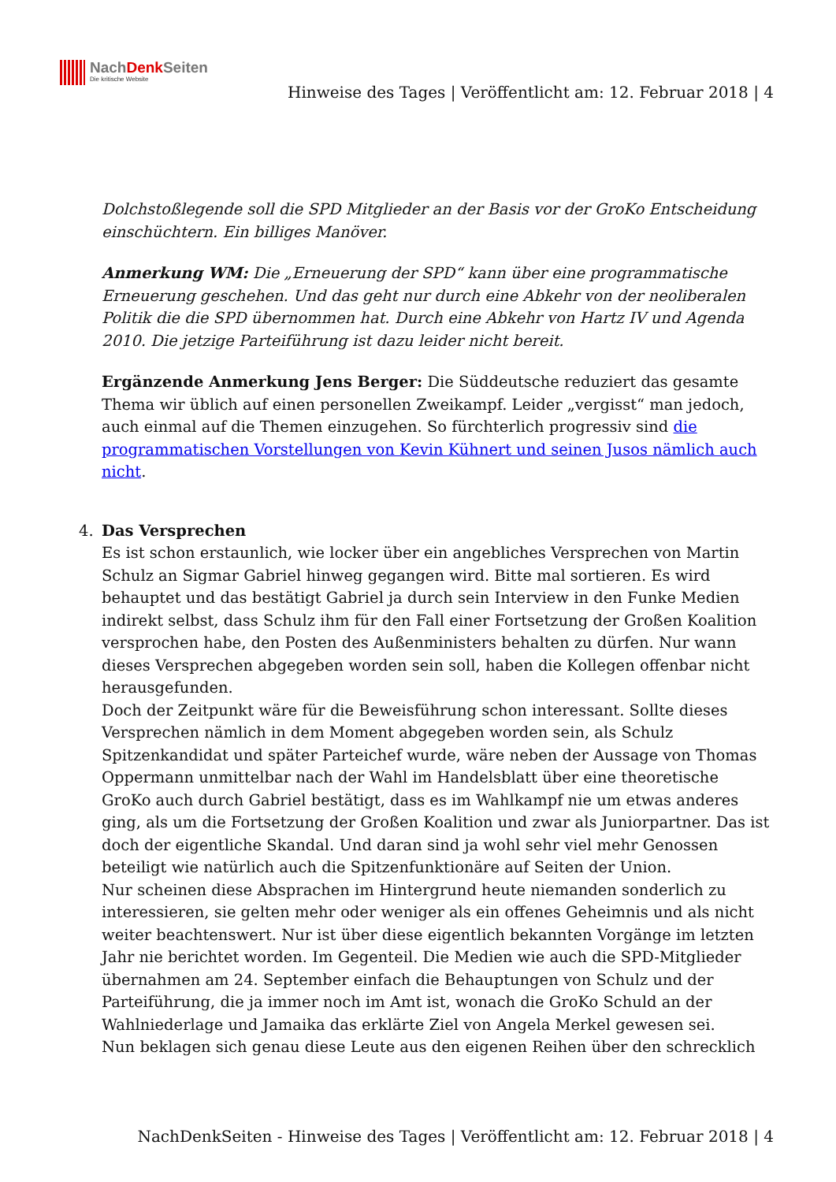NachDenk Seiten
Die kritische Website
Hinweise des Tages | Veröffentlicht am: 12. Februar 2018 | 4
Dolchstoßlegende soll die SPD Mitglieder an der Basis vor der GroKo Entscheidung einschüchtern. Ein billiges Manöver.
Anmerkung WM: Die „Erneuerung der SPD“ kann über eine programmatische Erneuerung geschehen. Und das geht nur durch eine Abkehr von der neoliberalen Politik die die SPD übernommen hat. Durch eine Abkehr von Hartz IV und Agenda 2010. Die jetzige Parteiführung ist dazu leider nicht bereit.
Ergänzende Anmerkung Jens Berger: Die Süddeutsche reduziert das gesamte Thema wir üblich auf einen personellen Zweikampf. Leider „vergisst“ man jedoch, auch einmal auf die Themen einzugehen. So fürchterlich progressiv sind die programmatischen Vorstellungen von Kevin Kühnert und seinen Jusos nämlich auch nicht.
4. Das Versprechen
Es ist schon erstaunlich, wie locker über ein angebliches Versprechen von Martin Schulz an Sigmar Gabriel hinweg gegangen wird. Bitte mal sortieren. Es wird behauptet und das bestätigt Gabriel ja durch sein Interview in den Funke Medien indirekt selbst, dass Schulz ihm für den Fall einer Fortsetzung der Großen Koalition versprochen habe, den Posten des Außenministers behalten zu dürfen. Nur wann dieses Versprechen abgegeben worden sein soll, haben die Kollegen offenbar nicht herausgefunden.
Doch der Zeitpunkt wäre für die Beweisführung schon interessant. Sollte dieses Versprechen nämlich in dem Moment abgegeben worden sein, als Schulz Spitzenkandidat und später Parteichef wurde, wäre neben der Aussage von Thomas Oppermann unmittelbar nach der Wahl im Handelsblatt über eine theoretische GroKo auch durch Gabriel bestätigt, dass es im Wahlkampf nie um etwas anderes ging, als um die Fortsetzung der Großen Koalition und zwar als Juniorpartner. Das ist doch der eigentliche Skandal. Und daran sind ja wohl sehr viel mehr Genossen beteiligt wie natürlich auch die Spitzenfunktionäre auf Seiten der Union.
Nur scheinen diese Absprachen im Hintergrund heute niemanden sonderlich zu interessieren, sie gelten mehr oder weniger als ein offenes Geheimnis und als nicht weiter beachtenswert. Nur ist über diese eigentlich bekannten Vorgänge im letzten Jahr nie berichtet worden. Im Gegenteil. Die Medien wie auch die SPD-Mitglieder übernahmen am 24. September einfach die Behauptungen von Schulz und der Parteiführung, die ja immer noch im Amt ist, wonach die GroKo Schuld an der Wahlniederlage und Jamaika das erklärte Ziel von Angela Merkel gewesen sei.
Nun beklagen sich genau diese Leute aus den eigenen Reihen über den schrecklich
NachDenkSeiten - Hinweise des Tages | Veröffentlicht am: 12. Februar 2018 | 4